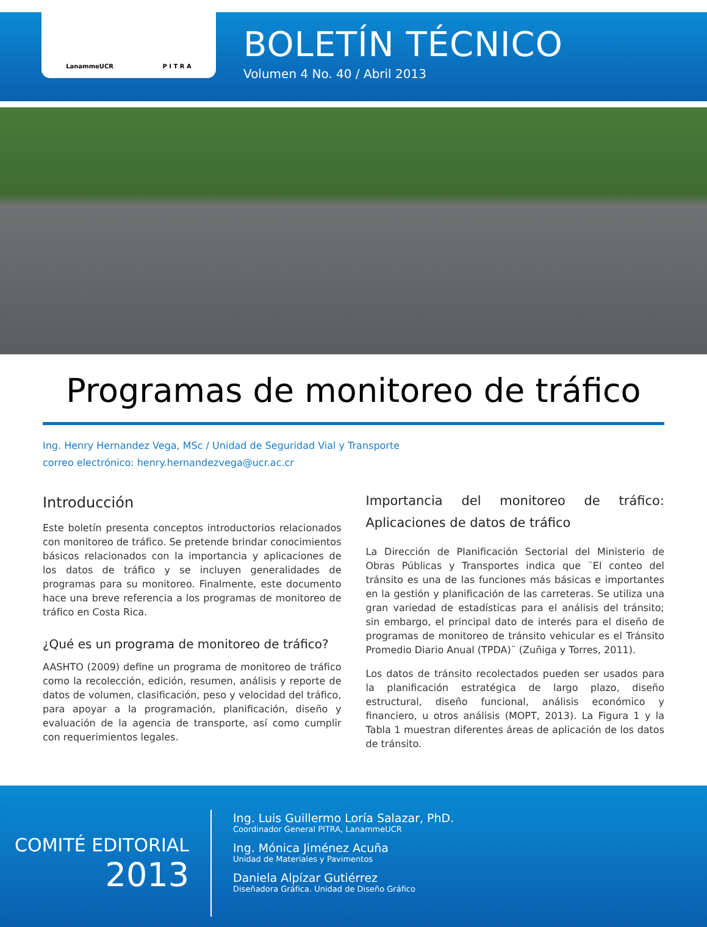LanammeUCR P I T R A
BOLETÍN TÉCNICO
Volumen 4 No. 40 / Abril 2013
Programas de monitoreo de tráfico
Ing. Henry Hernandez Vega, MSc / Unidad de Seguridad Vial y Transporte
correo electrónico: henry.hernandezvega@ucr.ac.cr
Introducción
Este boletín presenta conceptos introductorios relacionados con monitoreo de tráfico. Se pretende brindar conocimientos básicos relacionados con la importancia y aplicaciones de los datos de tráfico y se incluyen generalidades de programas para su monitoreo. Finalmente, este documento hace una breve referencia a los programas de monitoreo de tráfico en Costa Rica.
¿Qué es un programa de monitoreo de tráfico?
AASHTO (2009) define un programa de monitoreo de tráfico como la recolección, edición, resumen, análisis y reporte de datos de volumen, clasificación, peso y velocidad del tráfico, para apoyar a la programación, planificación, diseño y evaluación de la agencia de transporte, así como cumplir con requerimientos legales.
Importancia del monitoreo de tráfico: Aplicaciones de datos de tráfico
La Dirección de Planificación Sectorial del Ministerio de Obras Públicas y Transportes indica que ¨El conteo del tránsito es una de las funciones más básicas e importantes en la gestión y planificación de las carreteras. Se utiliza una gran variedad de estadísticas para el análisis del tránsito; sin embargo, el principal dato de interés para el diseño de programas de monitoreo de tránsito vehicular es el Tránsito Promedio Diario Anual (TPDA)¨ (Zuñiga y Torres, 2011).
Los datos de tránsito recolectados pueden ser usados para la planificación estratégica de largo plazo, diseño estructural, diseño funcional, análisis económico y financiero, u otros análisis (MOPT, 2013). La Figura 1 y la Tabla 1 muestran diferentes áreas de aplicación de los datos de tránsito.
COMITÉ EDITORIAL
2013
Ing. Luis Guillermo Loría Salazar, PhD.
Coordinador General PITRA, LanammeUCR
Ing. Mónica Jiménez Acuña
Unidad de Materiales y Pavimentos
Daniela Alpízar Gutiérrez
Diseñadora Gráfica. Unidad de Diseño Gráfico